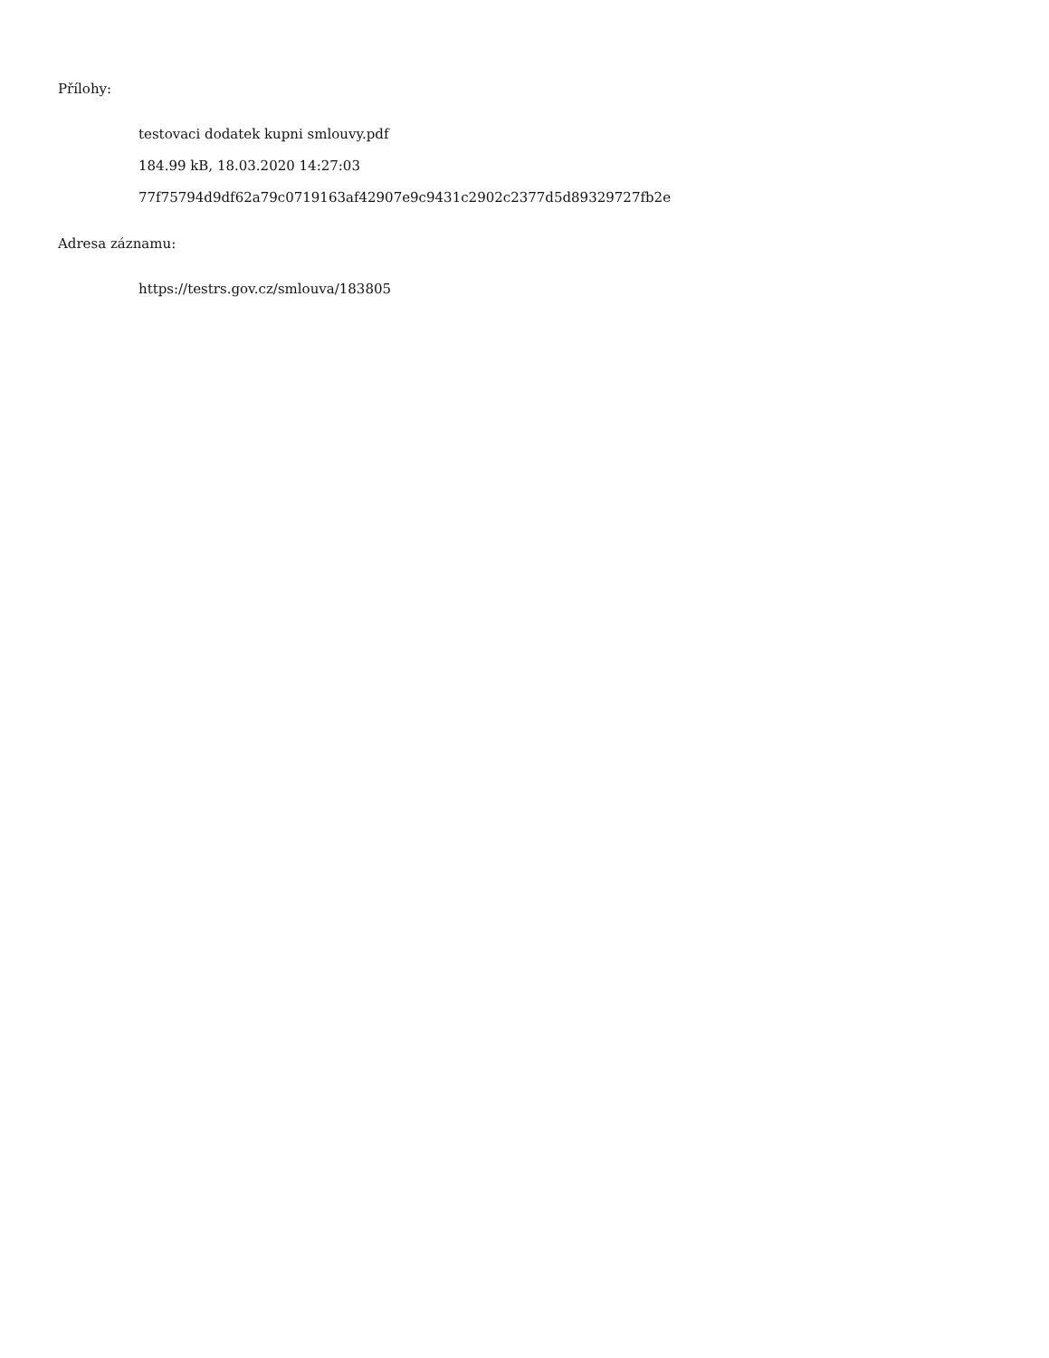Přílohy:
testovaci dodatek kupni smlouvy.pdf
184.99 kB, 18.03.2020 14:27:03
77f75794d9df62a79c0719163af42907e9c9431c2902c2377d5d89329727fb2e
Adresa záznamu:
https://testrs.gov.cz/smlouva/183805